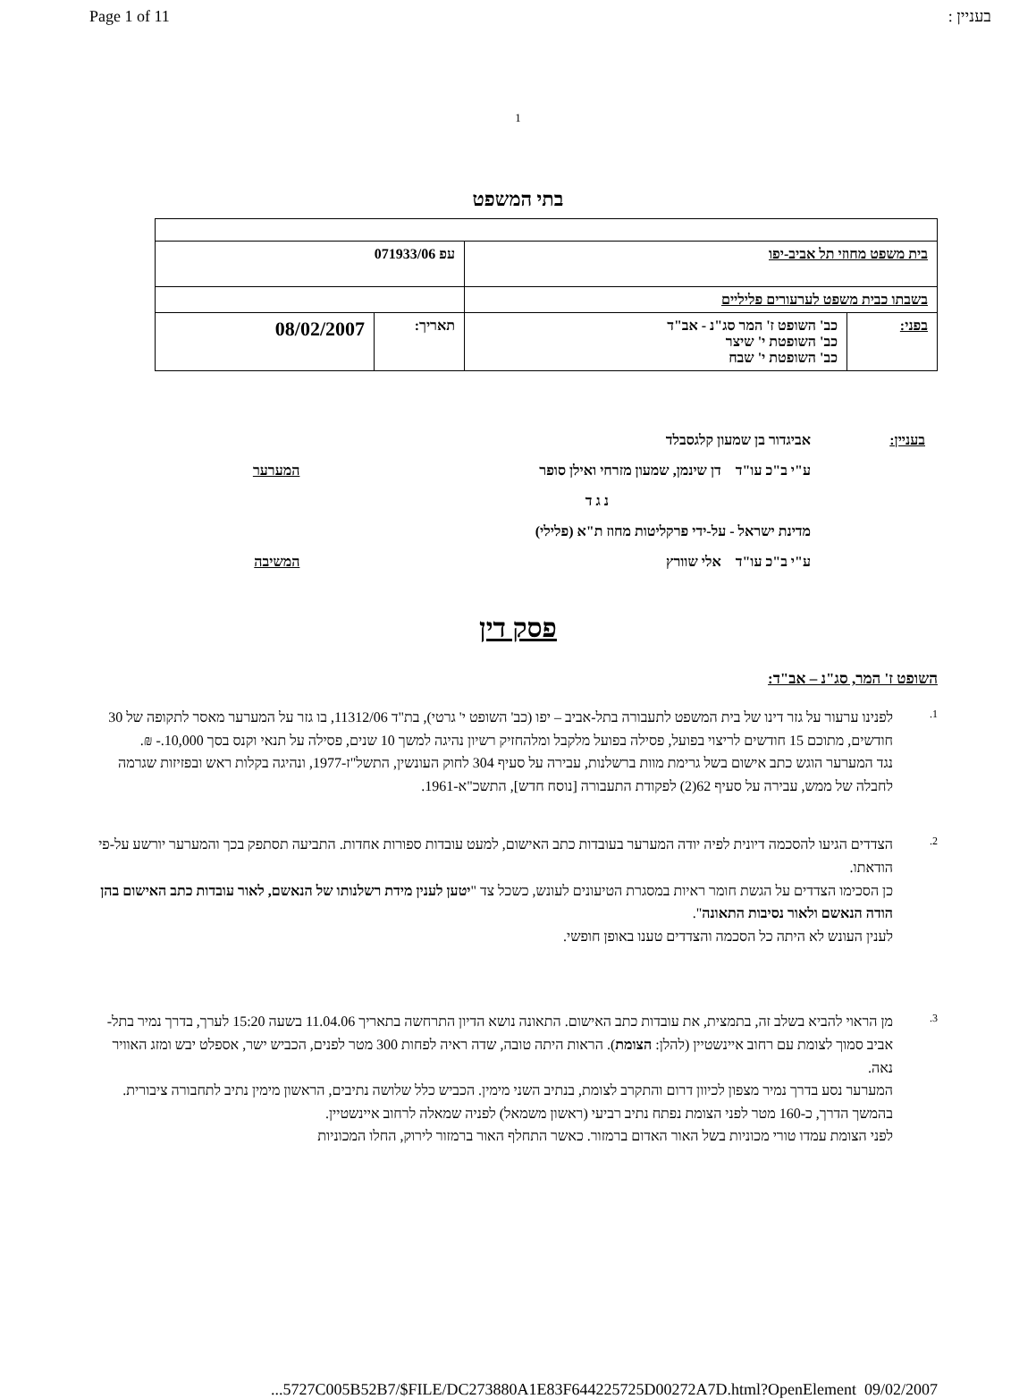Page 1 of 11 בעניין :
1
בתי המשפט
| בית משפט מחוזי תל אביב-יפו | | עפ 071933/06 | |
| בשבתו כבית משפט לערעורים פליליים | | | |
| בפני: | כב' השופט ז' המר סג"נ - אב"ד כב' השופטת י' שיצר כב' השופטת י' שבח | תאריך: | 08/02/2007 |
| בעניין: | אביגדור בן שמעון קלגסבלד | |
| | ע"י ב"כ עו"ד דן שינמן, שמעון מזרחי ואילן סופר | המערער |
| | נ ג ד | |
| | מדינת ישראל - על-ידי פרקליטות מחוז ת"א (פלילי) | |
| | ע"י ב"כ עו"ד אלי שוורץ | המשיבה |
פסק דין
השופט ז' המר, סג"נ – אב"ד:
1.
לפנינו ערעור על גזר דינו של בית המשפט לתעבורה בתל-אביב – יפו (כב' השופט י' גרטי), בת"ד 11312/06, בו גזר על המערער מאסר לתקופה של 30 חודשים, מתוכם 15 חודשים לריצוי בפועל, פסילה בפועל מלקבל ומלהחזיק רשיון נהיגה למשך 10 שנים, פסילה על תנאי וקנס בסך 10,000.- ₪.
נגד המערער הוגש כתב אישום בשל גרימת מוות ברשלנות, עבירה על סעיף 304 לחוק העונשין, התשל"ז-1977, ונהיגה בקלות ראש ובפזיזות שגרמה לחבלה של ממש, עבירה על סעיף 62(2) לפקודת התעבורה [נוסח חדש], התשכ"א-1961.
2.
הצדדים הגיעו להסכמה דיונית לפיה יודה המערער בעובדות כתב האישום, למעט עובדות ספורות אחדות. התביעה תסתפק בכך והמערער יורשע על-פי הודאתו.
כן הסכימו הצדדים על הגשת חומר ראיות במסגרת הטיעונים לעונש, כשכל צד "יטען לענין מידת רשלנותו של הנאשם, לאור עובדות כתב האישום בהן הודה הנאשם ולאור נסיבות התאונה".
לענין העונש לא היתה כל הסכמה והצדדים טענו באופן חופשי.
3.
מן הראוי להביא בשלב זה, בתמצית, את עובדות כתב האישום. התאונה נושא הדיון התרחשה בתאריך 11.04.06 בשעה 15:20 לערך, בדרך נמיר בתל-אביב סמוך לצומת עם רחוב איינשטיין (להלן: הצומת). הראות היתה טובה, שדה ראיה לפחות 300 מטר לפנים, הכביש ישר, אספלט יבש ומזג האוויר נאה.
המערער נסע בדרך נמיר מצפון לכיוון דרום והתקרב לצומת, בנתיב השני מימין. הכביש כלל שלושה נתיבים, הראשון מימין נתיב לתחבורה ציבורית. בהמשך הדרך, כ-160 מטר לפני הצומת נפתח נתיב רביעי (ראשון משמאל) לפניה שמאלה לרחוב איינשטיין.
לפני הצומת עמדו טורי מכוניות בשל האור האדום ברמזור. כאשר התחלף האור ברמזור לירוק, החלו המכוניות
...5727C005B52B7/$FILE/DC273880A1E83F644225725D00272A7D.html?OpenElement 09/02/2007